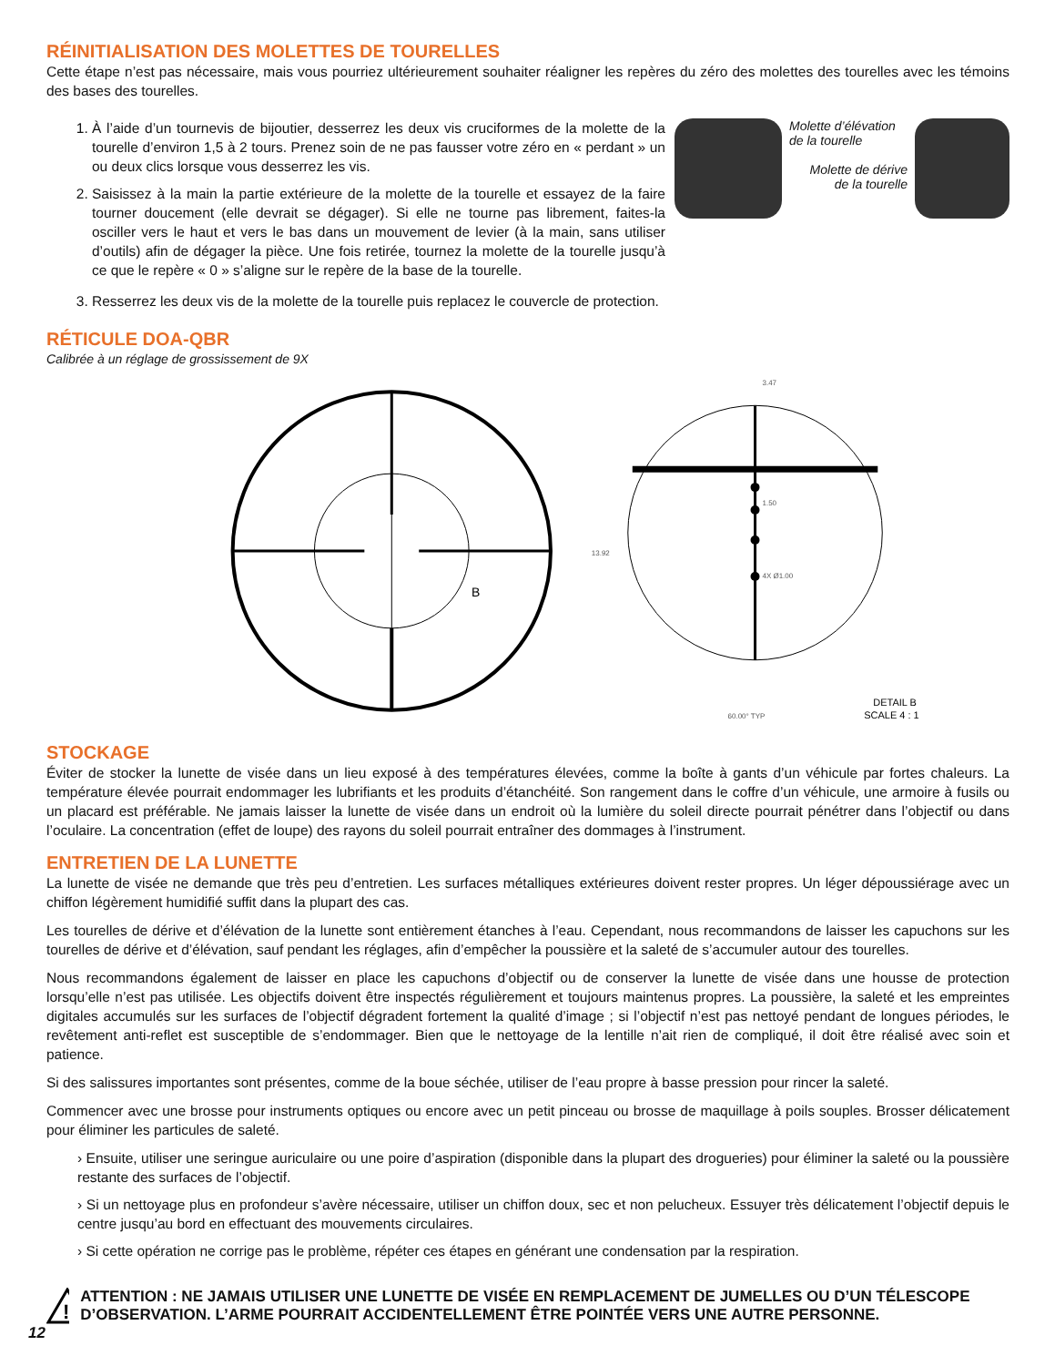RÉINITIALISATION DES MOLETTES DE TOURELLES
Cette étape n’est pas nécessaire, mais vous pourriez ultérieurement souhaiter réaligner les repères du zéro des molettes des tourelles avec les témoins des bases des tourelles.
1. À l’aide d’un tournevis de bijoutier, desserrez les deux vis cruciformes de la molette de la tourelle d’environ 1,5 à 2 tours. Prenez soin de ne pas fausser votre zéro en « perdant » un ou deux clics lorsque vous desserrez les vis.
2. Saisissez à la main la partie extérieure de la molette de la tourelle et essayez de la faire tourner doucement (elle devrait se dégager). Si elle ne tourne pas librement, faites-la osciller vers le haut et vers le bas dans un mouvement de levier (à la main, sans utiliser d’outils) afin de dégager la pièce. Une fois retirée, tournez la molette de la tourelle jusqu’à ce que le repère « 0 » s’aligne sur le repère de la base de la tourelle.
Molette d’élévation
de la tourelle
Molette de dérive
de la tourelle
3. Resserrez les deux vis de la molette de la tourelle puis replacez le couvercle de protection.
RÉTICULE DOA-QBR
Calibrée à un réglage de grossissement de 9X
B
3.47
1.50
4X Ø1.00
13.92
DETAIL B
SCALE 4 : 1
60.00° TYP
STOCKAGE
Éviter de stocker la lunette de visée dans un lieu exposé à des températures élevées, comme la boîte à gants d’un véhicule par fortes chaleurs. La température élevée pourrait endommager les lubrifiants et les produits d’étanchéité. Son rangement dans le coffre d’un véhicule, une armoire à fusils ou un placard est préférable. Ne jamais laisser la lunette de visée dans un endroit où la lumière du soleil directe pourrait pénétrer dans l’objectif ou dans l’oculaire. La concentration (effet de loupe) des rayons du soleil pourrait entraîner des dommages à l’instrument.
ENTRETIEN DE LA LUNETTE
La lunette de visée ne demande que très peu d’entretien. Les surfaces métalliques extérieures doivent rester propres. Un léger dépoussiérage avec un chiffon légèrement humidifié suffit dans la plupart des cas.
Les tourelles de dérive et d’élévation de la lunette sont entièrement étanches à l’eau. Cependant, nous recommandons de laisser les capuchons sur les tourelles de dérive et d’élévation, sauf pendant les réglages, afin d’empêcher la poussière et la saleté de s’accumuler autour des tourelles.
Nous recommandons également de laisser en place les capuchons d’objectif ou de conserver la lunette de visée dans une housse de protection lorsqu’elle n’est pas utilisée. Les objectifs doivent être inspectés régulièrement et toujours maintenus propres. La poussière, la saleté et les empreintes digitales accumulés sur les surfaces de l’objectif dégradent fortement la qualité d’image ; si l’objectif n’est pas nettoyé pendant de longues périodes, le revêtement anti-reflet est susceptible de s’endommager. Bien que le nettoyage de la lentille n’ait rien de compliqué, il doit être réalisé avec soin et patience.
Si des salissures importantes sont présentes, comme de la boue séchée, utiliser de l’eau propre à basse pression pour rincer la saleté.
Commencer avec une brosse pour instruments optiques ou encore avec un petit pinceau ou brosse de maquillage à poils souples. Brosser délicatement pour éliminer les particules de saleté.
› Ensuite, utiliser une seringue auriculaire ou une poire d’aspiration (disponible dans la plupart des drogueries) pour éliminer la saleté ou la poussière restante des surfaces de l’objectif.
› Si un nettoyage plus en profondeur s’avère nécessaire, utiliser un chiffon doux, sec et non pelucheux. Essuyer très délicatement l’objectif depuis le centre jusqu’au bord en effectuant des mouvements circulaires.
› Si cette opération ne corrige pas le problème, répéter ces étapes en générant une condensation par la respiration.
!
ATTENTION : NE JAMAIS UTILISER UNE LUNETTE DE VISÉE EN REMPLACEMENT DE JUMELLES OU D’UN TÉLESCOPE D’OBSERVATION. L’ARME POURRAIT ACCIDENTELLEMENT ÊTRE POINTÉE VERS UNE AUTRE PERSONNE.
12